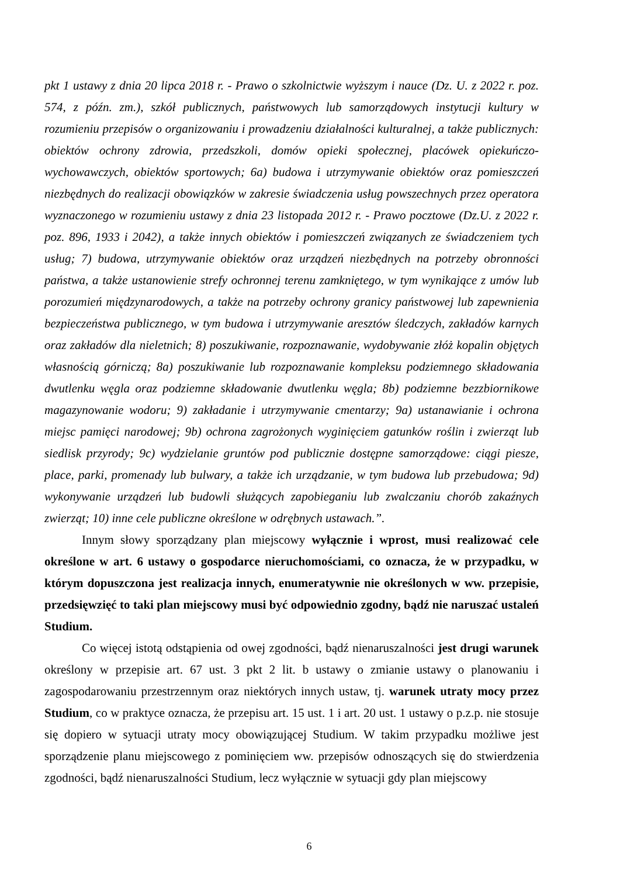pkt 1 ustawy z dnia 20 lipca 2018 r. - Prawo o szkolnictwie wyższym i nauce (Dz. U. z 2022 r. poz. 574, z późn. zm.), szkół publicznych, państwowych lub samorządowych instytucji kultury w rozumieniu przepisów o organizowaniu i prowadzeniu działalności kulturalnej, a także publicznych: obiektów ochrony zdrowia, przedszkoli, domów opieki społecznej, placówek opiekuńczo-wychowawczych, obiektów sportowych; 6a) budowa i utrzymywanie obiektów oraz pomieszczeń niezbędnych do realizacji obowiązków w zakresie świadczenia usług powszechnych przez operatora wyznaczonego w rozumieniu ustawy z dnia 23 listopada 2012 r. - Prawo pocztowe (Dz.U. z 2022 r. poz. 896, 1933 i 2042), a także innych obiektów i pomieszczeń związanych ze świadczeniem tych usług; 7) budowa, utrzymywanie obiektów oraz urządzeń niezbędnych na potrzeby obronności państwa, a także ustanowienie strefy ochronnej terenu zamkniętego, w tym wynikające z umów lub porozumień międzynarodowych, a także na potrzeby ochrony granicy państwowej lub zapewnienia bezpieczeństwa publicznego, w tym budowa i utrzymywanie aresztów śledczych, zakładów karnych oraz zakładów dla nieletnich; 8) poszukiwanie, rozpoznawanie, wydobywanie złóż kopalin objętych własnością górniczą; 8a) poszukiwanie lub rozpoznawanie kompleksu podziemnego składowania dwutlenku węgla oraz podziemne składowanie dwutlenku węgla; 8b) podziemne bezzbiornikowe magazynowanie wodoru; 9) zakładanie i utrzymywanie cmentarzy; 9a) ustanawianie i ochrona miejsc pamięci narodowej; 9b) ochrona zagrożonych wyginięciem gatunków roślin i zwierząt lub siedlisk przyrody; 9c) wydzielanie gruntów pod publicznie dostępne samorządowe: ciągi piesze, place, parki, promenady lub bulwary, a także ich urządzanie, w tym budowa lub przebudowa; 9d) wykonywanie urządzeń lub budowli służących zapobieganiu lub zwalczaniu chorób zakaźnych zwierząt; 10) inne cele publiczne określone w odrębnych ustawach.”.
Innym słowy sporządzany plan miejscowy wyłącznie i wprost, musi realizować cele określone w art. 6 ustawy o gospodarce nieruchomościami, co oznacza, że w przypadku, w którym dopuszczona jest realizacja innych, enumeratywnie nie określonych w ww. przepisie, przedsięwzięć to taki plan miejscowy musi być odpowiednio zgodny, bądź nie naruszać ustaleń Studium.
Co więcej istotą odstąpienia od owej zgodności, bądź nienaruszalności jest drugi warunek określony w przepisie art. 67 ust. 3 pkt 2 lit. b ustawy o zmianie ustawy o planowaniu i zagospodarowaniu przestrzennym oraz niektórych innych ustaw, tj. warunek utraty mocy przez Studium, co w praktyce oznacza, że przepisu art. 15 ust. 1 i art. 20 ust. 1 ustawy o p.z.p. nie stosuje się dopiero w sytuacji utraty mocy obowiązującej Studium. W takim przypadku możliwe jest sporządzenie planu miejscowego z pominięciem ww. przepisów odnoszących się do stwierdzenia zgodności, bądź nienaruszalności Studium, lecz wyłącznie w sytuacji gdy plan miejscowy
6